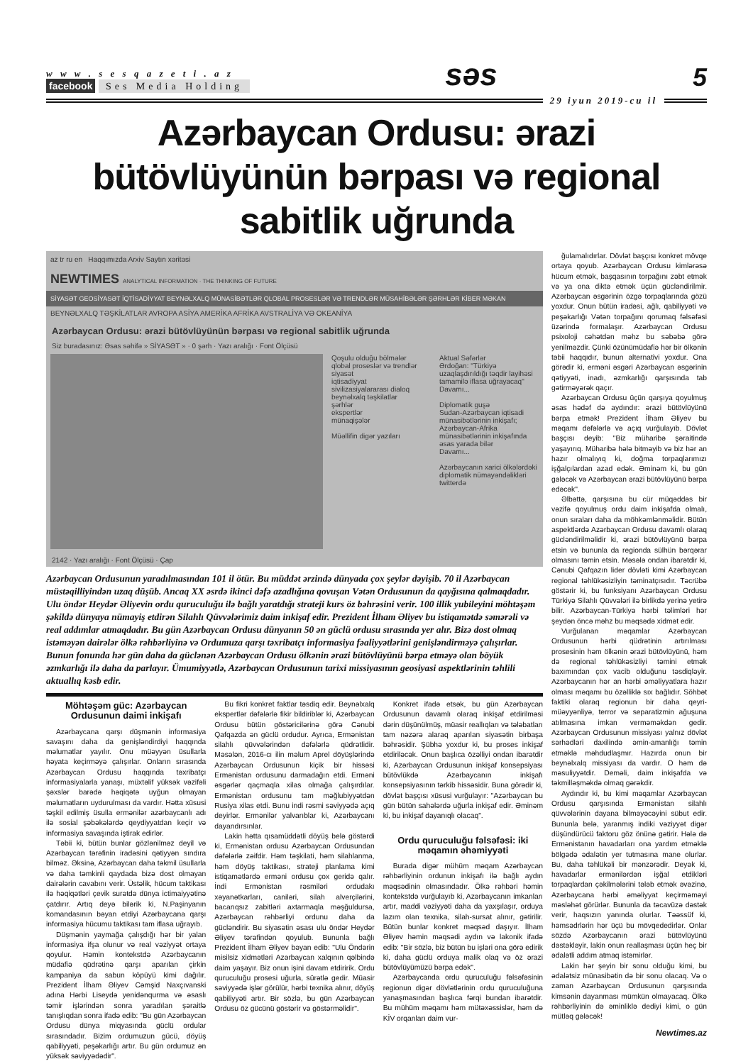w w w . s e s q a z e t i . a z
facebook Ses Media Holding
səs
5
29 iyun 2019-cu il
Azərbaycan Ordusu: ərazi bütövlüyünün bərpası və regional sabitlik uğrunda
az tr ru en Haqqımızda Arxiv Saytın xəritəsi
NEWTIMES ANALYTICAL INFORMATION · THE THINKING OF FUTURE
SİYASƏT GEOSİYASƏT İQTİSADİYYAT BEYNƏLXALQ MÜNASİBƏTLƏR QLOBAL PROSESLƏR VƏ TRENDLƏR MÜSAHİBƏLƏR ŞƏRHLƏR KİBER MƏKAN
BEYNƏLXALQ TƏŞKİLATLAR AVROPA ASİYA AMERİKA AFRİKA AVSTRALİYA VƏ OKEANİYA
Azərbaycan Ordusu: ərazi bütövlüyünün bərpası və regional sabitlik uğrunda
Siz buradasınız: Əsas səhifə » SİYASƏT » · 0 şərh · Yazı aralığı · Font Ölçüsü
Qoşulu olduğu bölmələr
qlobal proseslər və trendlər
siyasət
iqtisadiyyat
sivilizasiyalararası dialoq
beynəlxalq təşkilatlar
şərhlər
ekspertlər
münaqişələr
Müəllifin digər yazıları
Aktual Səfərlər
Ərdoğan: "Türkiyə uzaqlaşdırıldığı təqdir layihəsi tamamilə iflasa uğrayacaq"
Davamı...
Diplomatik guşə
Sudan-Azərbaycan iqtisadi münasibətlərinin inkişafı; Azərbaycan-Afrika münasibətlərinin inkişafında əsas yarada bilər
Davamı...
Azərbaycanın xarici ölkələrdəki diplomatik nümayəndəlikləri twitterdə
2142 · Yazı aralığı · Font Ölçüsü · Çap
Azərbaycan Ordusunun yaradılmasından 101 il ötür. Bu müddət ərzində dünyada çox şeylər dəyişib. 70 il Azərbaycan müstəqilliyindən uzaq düşüb. Ancaq XX əsrdə ikinci dəfə azadlığına qovuşan Vətən Ordusunun da qayğısına qalmaqdadır. Ulu öndər Heydər Əliyevin ordu quruculuğu ilə bağlı yaratdığı strateji kurs öz bəhrəsini verir. 100 illik yubileyini möhtəşəm şəkildə dünyaya nümayiş etdirən Silahlı Qüvvələrimiz daim inkişaf edir. Prezident İlham Əliyev bu istiqamətdə səmərəli və real addımlar atmaqdadır. Bu gün Azərbaycan Ordusu dünyanın 50 ən güclü ordusu sırasında yer alır. Bizə dost olmaq istəməyən dairələr ölkə rəhbərliyinə və Ordumuza qarşı təxribatçı informasiya fəaliyyətlərini genişləndirməyə çalışırlar. Bunun fonunda hər gün daha da güclənən Azərbaycan Ordusu ölkənin ərazi bütövlüyünü bərpa etməyə olan böyük əzmkarlığı ilə daha da parlayır. Ümumiyyətlə, Azərbaycan Ordusunun tarixi missiyasının geosiyasi aspektlərinin təhlili aktuallıq kəsb edir.
Möhtəşəm güc: Azərbaycan Ordusunun daimi inkişafı
Azərbaycana qarşı düşmənin informasiya savaşını daha da genişləndirdiyi haqqında məlumatlar yayılır. Onu müəyyən üsullarla həyata keçirməyə çalışırlar. Onların sırasında Azərbaycan Ordusu haqqında təxribatçı informasiyalarla yanaşı, müxtəlif yüksək vəzifəli şəxslər barədə həqiqətə uyğun olmayan məlumatların uydurulması da vardır. Hətta xüsusi təşkil edilmiş üsulla ermənilər azərbaycanlı adı ilə sosial şəbəkələrdə qeydiyyatdan keçir və informasiya savaşında iştirak edirlər.
Təbii ki, bütün bunlar gözlənilməz deyil və Azərbaycan tərəfinin iradəsini qətiyyən sındıra bilməz. Əksinə, Azərbaycan daha təkmil üsullarla və daha təmkinli qaydada bizə dost olmayan dairələrin cavabını verir. Üstəlik, hücum taktikası ilə həqiqətləri çevik surətdə dünya ictimaiyyətinə çatdırır. Artıq deyə bilərik ki, N.Paşinyanın komandasının bəyan etdiyi Azərbaycana qarşı informasiya hücumu taktikası tam iflasa uğrayıb.
Düşmənin yaymağa çalışdığı hər bir yalan informasiya ifşa olunur və real vəziyyət ortaya qoyulur. Həmin kontekstdə Azərbaycanın müdafiə qüdrətinə qarşı aparılan çirkin kampaniya da sabun köpüyü kimi dağılır. Prezident İlham Əliyev Cəmşid Naxçıvanski adına Hərbi Liseydə yenidənqurma və əsaslı təmir işlərindən sonra yaradılan şəraitlə tanışlıqdan sonra ifadə edib: "Bu gün Azərbaycan Ordusu dünya miqyasında güclü ordular sırasındadır. Bizim ordumuzun gücü, döyüş qabiliyyəti, peşəkarlığı artır. Bu gün ordumuz ən yüksək səviyyədədir".
Bu fikri konkret faktlar təsdiq edir. Beynəlxalq ekspertlər dəfələrlə fikir bildiriblər ki, Azərbaycan Ordusu bütün göstəricilərinə görə Cənubi Qafqazda ən güclü ordudur. Ayrıca, Ermənistan silahlı qüvvələrindən dəfələrlə qüdrətlidir. Məsələn, 2016-cı ilin məlum Aprel döyüşlərində Azərbaycan Ordusunun kiçik bir hissəsi Ermənistan ordusunu darmadağın etdi. Erməni əsgərlər qaçmaqla xilas olmağa çalışırdılar. Ermənistan ordusunu tam məğlubiyyətdən Rusiya xilas etdi. Bunu indi rəsmi səviyyədə açıq deyirlər. Ermənilər yalvarıblar ki, Azərbaycanı dayandırsınlar.
Lakin hətta qısamüddətli döyüş belə göstərdi ki, Ermənistan ordusu Azərbaycan Ordusundan dəfələrlə zəifdir. Həm təşkilati, həm silahlanma, həm döyüş taktikası, strateji planlama kimi istiqamətlərdə erməni ordusu çox geridə qalır. İndi Ermənistan rəsmiləri ordudakı xəyanətkarları, caniləri, silah alverçilərini, bacarıqsız zabitləri axtarmaqla məşğuldursa, Azərbaycan rəhbərliyi ordunu daha da gücləndirir. Bu siyasətin əsası ulu öndər Heydər Əliyev tərəfindən qoyulub. Bununla bağlı Prezident İlham Əliyev bəyan edib: "Ulu Öndərin misilsiz xidmətləri Azərbaycan xalqının qəlbində daim yaşayır. Biz onun işini davam etdiririk. Ordu quruculuğu prosesi uğurla, sürətlə gedir. Müasir səviyyədə işlər görülür, hərbi texnika alınır, döyüş qabiliyyəti artır. Bir sözlə, bu gün Azərbaycan Ordusu öz gücünü göstərir və göstərməlidir".
Konkret ifadə etsək, bu gün Azərbaycan Ordusunun davamlı olaraq inkişaf etdirilməsi dərin düşünülmüş, müasir reallıqları və tələbatları tam nəzərə alaraq aparılan siyasətin birbaşa bəhrəsidir. Şübhə yoxdur ki, bu proses inkişaf etdiriləcək. Onun başlıca özəlliyi ondan ibarətdir ki, Azərbaycan Ordusunun inkişaf konsepsiyası bütövlükdə Azərbaycanın inkişafı konsepsiyasının tərkib hissəsidir. Buna görədir ki, dövlət başçısı xüsusi vurğulayır: "Azərbaycan bu gün bütün sahələrdə uğurla inkişaf edir. Əminəm ki, bu inkişaf dayanıqlı olacaq".
Ordu quruculuğu fəlsəfəsi: iki məqamın əhəmiyyəti
Burada digər mühüm məqam Azərbaycan rəhbərliyinin ordunun inkişafı ilə bağlı aydın məqsədinin olmasındadır. Ölkə rəhbəri həmin kontekstdə vurğulayıb ki, Azərbaycanın imkanları artır, maddi vəziyyəti daha da yaxşılaşır, orduya lazım olan texnika, silah-sursat alınır, gətirilir. Bütün bunlar konkret məqsəd daşıyır. İlham Əliyev həmin məqsədi aydın və lakonik ifadə edib: "Bir sözlə, biz bütün bu işləri ona görə edirik ki, daha güclü orduya malik olaq və öz ərazi bütövlüyümüzü bərpa edək".
Azərbaycanda ordu quruculuğu fəlsəfəsinin regionun digər dövlətlərinin ordu quruculuğuna yanaşmasından başlıca fərqi bundan ibarətdir. Bu mühüm məqamı həm mütəxəssislər, həm də KİV orqanları daim vur-
ğulamalıdırlar. Dövlət başçısı konkret mövqe ortaya qoyub. Azərbaycan Ordusu kimlərəsə hücum etmək, başqasının torpağını zəbt etmək və ya ona diktə etmək üçün gücləndirilmir. Azərbaycan əsgərinin özgə torpaqlarında gözü yoxdur. Onun bütün iradəsi, ağlı, qabiliyyəti və peşəkarlığı Vətən torpağını qorumaq fəlsəfəsi üzərində formalaşır. Azərbaycan Ordusu psixoloji cəhətdən məhz bu səbəbə görə yenilməzdir. Çünki özünümüdafiə hər bir ölkənin təbii haqqıdır, bunun alternativi yoxdur. Ona görədir ki, erməni əsgəri Azərbaycan əsgərinin qətiyyəti, inadı, əzmkarlığı qarşısında tab gətirməyərək qaçır.
Azərbaycan Ordusu üçün qarşıya qoyulmuş əsas hədəf də aydındır: ərazi bütövlüyünü bərpa etmək! Prezident İlham Əliyev bu məqamı dəfələrlə və açıq vurğulayıb. Dövlət başçısı deyib: "Biz müharibə şəraitində yaşayırıq. Müharibə hələ bitməyib və biz hər an hazır olmalıyıq ki, doğma torpaqlarımızı işğalçılardan azad edək. Əminəm ki, bu gün gələcək və Azərbaycan ərazi bütövlüyünü bərpa edəcək".
Əlbəttə, qarşısına bu cür müqəddəs bir vəzifə qoyulmuş ordu daim inkişafda olmalı, onun sıraları daha da möhkəmlənməlidir. Bütün aspektlərdə Azərbaycan Ordusu davamlı olaraq gücləndirilməlidir ki, ərazi bütövlüyünü bərpa etsin və bununla da regionda sülhün bərqərar olmasını təmin etsin. Məsələ ondan ibarətdir ki, Cənubi Qafqazın lider dövləti kimi Azərbaycan regional təhlükəsizliyin təminatçısıdır. Təcrübə göstərir ki, bu funksiyanı Azərbaycan Ordusu Türkiyə Silahlı Qüvvələri ilə birlikdə yerinə yetirə bilir. Azərbaycan-Türkiyə hərbi təlimləri hər şeydən öncə məhz bu məqsədə xidmət edir.
Vurğulanan məqamlar Azərbaycan Ordusunun hərbi qüdrətinin artırılması prosesinin həm ölkənin ərazi bütövlüyünü, həm də regional təhlükəsizliyi təmini etmək baxımından çox vacib olduğunu təsdiqləyir. Azərbaycanın hər an hərbi əməliyyatlara hazır olması məqamı bu özəlliklə sıx bağlıdır. Söhbət faktiki olaraq regionun bir daha qeyri-müəyyənliyə, terror və separatizmin ağuşuna atılmasına imkan verməməkdən gedir. Azərbaycan Ordusunun missiyası yalnız dövlət sərhədləri daxilində əmin-amanlığı təmin etməklə məhdudlaşmır. Hazırda onun bir beynəlxalq missiyası da vardır. O həm də məsuliyyətdir. Deməli, daim inkişafda və təkmilləşməkdə olmaq gərəkdir.
Aydındır ki, bu kimi məqamlar Azərbaycan Ordusu qarşısında Ermənistan silahlı qüvvələrinin dayana bilməyəcəyini sübut edir. Bununla belə, yaranmış indiki vəziyyət digər düşündürücü faktoru göz önünə gətirir. Hələ də Ermənistanın havadarları ona yardım etməklə bölgədə ədalətin yer tutmasına mane olurlar. Bu, daha təhlükəli bir mənzərədir. Deyək ki, havadarlar ermənilərdən işğal etdikləri torpaqlardan çəkilmələrini tələb etmək əvəzinə, Azərbaycana hərbi əməliyyat keçirməməyi məsləhət görürlər. Bununla da təcavüzə dəstək verir, haqsızın yanında olurlar. Təəssüf ki, həmsədrlərin hər üçü bu mövqededirlər. Onlar sözdə Azərbaycanın ərazi bütövlüyünü dəstəkləyir, lakin onun reallaşması üçün heç bir ədalətli addım atmaq istəmirlər.
Lakin hər şeyin bir sonu olduğu kimi, bu ədalətsiz münasibətin də bir sonu olacaq. Və o zaman Azərbaycan Ordusunun qarşısında kimsənin dayanması mümkün olmayacaq. Ölkə rəhbərliyinin də əminliklə dediyi kimi, o gün mütləq gələcək!
Newtimes.az